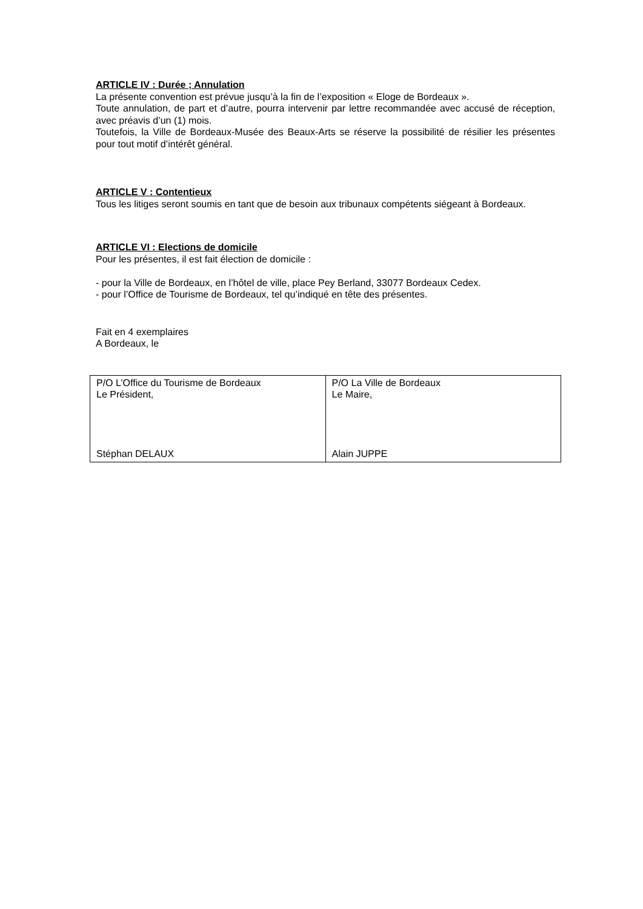ARTICLE IV : Durée ; Annulation
La présente convention est prévue jusqu’à la fin de l’exposition « Eloge de Bordeaux ».
Toute annulation, de part et d’autre, pourra intervenir par lettre recommandée avec accusé de réception, avec préavis d’un (1) mois.
Toutefois, la Ville de Bordeaux-Musée des Beaux-Arts se réserve la possibilité de résilier les présentes pour tout motif d’intérêt général.
ARTICLE V : Contentieux
Tous les litiges seront soumis en tant que de besoin aux tribunaux compétents siégeant à Bordeaux.
ARTICLE VI : Elections de domicile
Pour les présentes, il est fait élection de domicile :
- pour la Ville de Bordeaux, en l’hôtel de ville, place Pey Berland, 33077 Bordeaux Cedex.
- pour l’Office de Tourisme de Bordeaux, tel qu’indiqué en tête des présentes.
Fait en 4 exemplaires
A Bordeaux, le
| P/O L’Office du Tourisme de Bordeaux Le Président, Stéphan DELAUX | P/O La Ville de Bordeaux Le Maire, Alain JUPPE |